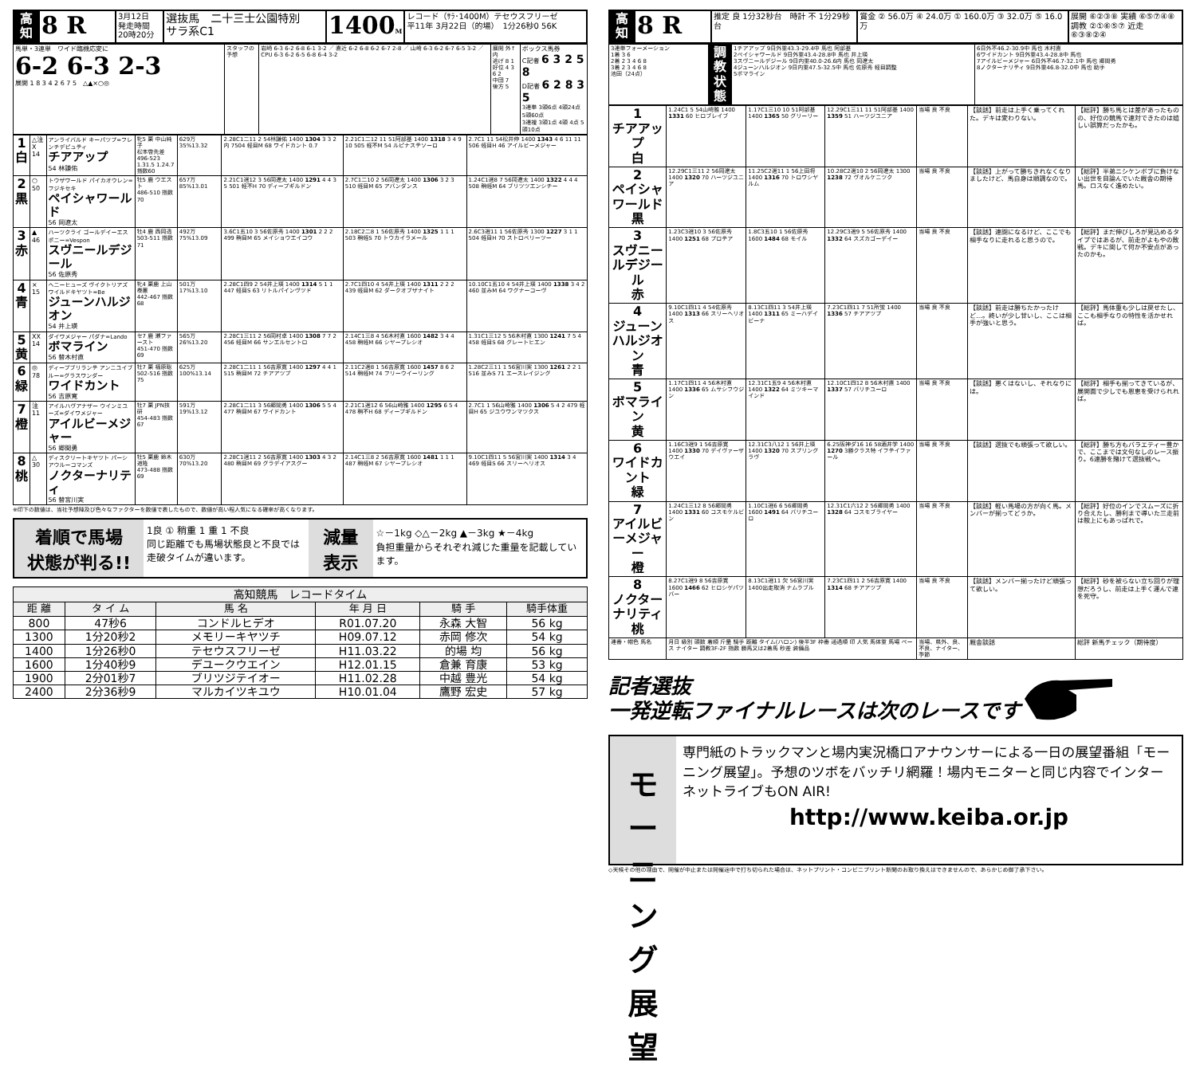| 高 知 | 8 R | 3月12日 発走時間 20時20分 | 選抜馬 二十三士公園特別 サラ系C1 | 1400 M | レコード（ｻﾗ･1400M）テセウスフリーゼ 平11年 3月22日（的場） 1分26秒0 56K |
| 馬単・3連単 ワイド臨機応変に 6-2 6-3 2-3 展開 1 8 3 4 2 6 7 5 △▲×○◎ | スタッフの予想 | 岩崎 6-3 6-2 6-8 6-1 3-2 ／ 直近 6-2 6-8 6-2 6-7 2-8 ／ 山崎 6-3 6-2 6-7 6-5 3-2 ／ CPU 6-3 6-2 6-5 6-8 6-4 3-2 | 展開 外↑内 逃げ 8 1 好位 4 3 6 2 中団 7 後方 5 | ボックス馬券 C記者 6 3 2 5 8 D記者 6 2 8 3 5 3連単 3頭6点 4頭24点 5頭60点 3連複 3頭1点 4頭 4点 5頭10点 |
| 1 白 | △注X 14 | アンライバルド キーパツプ=フレンチデピュティ チアアップ 54 林謙佑 | 牝5 栗 中山純子 松本啓先差 496-523 1.31.5 1.24.7 指数60 | 629万 35%13.32 | 2.28C1二11 2 54林謙佑 1400 1304 3 3 2内 7504 軽目M 68 ワイドカント 0.7 | 2.21C1二12 11 51阿部基 1400 1318 3 4 9 10 505 軽不M 54 ルピナステソーロ | 2.7C1 11 54松井伸 1400 1343 4 6 11 11 506 軽目H 46 アイルビーメジャー |
| 2 黒 | ○ 50 | トウザワールド パイカオウレン=フジキセキ ペイシャワールド 56 岡遼太 | 牡5 鹿 ウエスト 486-510 指数70 | 657万 85%13.01 | 2.21C1選12 3 56岡遼太 1400 1291 4 4 3 5 501 軽不H 70 ディープギルドン | 2.7C1二10 2 56岡遼太 1400 1306 3 2 3 510 軽目M 65 アバンダンス | 1.24C1選8 7 56岡遼太 1400 1322 4 4 4 508 稍軽M 64 ブリツツエンシチー |
| 3 赤 | ▲ 46 | ハーツクライ ゴールデイーエスポニー=Vespon スヴニールデジール 56 佐原秀 | 牡4 鹿 西岡透 503-511 指数71 | 492万 75%13.09 | 3.6C1五10 3 56佐原秀 1400 1301 2 2 2 499 稍目M 65 メイショウエイコウ | 2.18C2二8 1 56佐原秀 1400 1325 1 1 1 503 稍軽S 70 トウカイラメール | 2.6C3選11 1 56佐原秀 1300 1227 3 1 1 504 軽目H 70 ストロベリーツー |
| 4 青 | × 15 | ヘニーヒューズ ヴイクトリアズワイルドキヤツト=Be ジューンハルジオン 54 井上瑛 | 牝4 栗鹿 上山泰憲 442-467 指数68 | 501万 17%13.10 | 2.28C1四9 2 54井上瑛 1400 1314 5 1 1 447 軽目S 63 リトルパインヴツド | 2.7C1四10 4 54井上瑛 1400 1311 2 2 2 439 軽目M 62 ダークオブザナイト | 10.10C1五10 4 54井上瑛 1400 1338 3 4 2 460 並みM 64 ワグナーコーヴ |
| 5 黄 | XX 14 | ダイワメジャー パダナ=Lando ボマライン 56 替木村直 | セ7 鹿 瀬ファースト 451-470 指数69 | 565万 26%13.20 | 2.28C1三11 2 56岡村卓 1400 1308 7 7 2 456 軽目M 66 サンエルセントロ | 2.14C1三8 4 56木村直 1600 1482 3 4 4 458 稍軽M 66 シヤープレシオ | 1.31C1三12 5 56木村直 1300 1241 7 5 4 458 軽目S 68 グレートヒエン |
| 6 緑 | ◎ 78 | ディープブリランテ アンニユイブルー=グラスワンダー ワイドカント 56 吉原寛 | 牡7 栗 福原聡 502-516 指数75 | 625万100%13.14 | 2.28C1二11 1 56吉原寛 1400 1297 4 4 1 515 稍目M 72 チアアツプ | 2.11C2選8 1 56吉原寛 1600 1457 8 6 2 514 稍軽M 74 フリーウイーリング | 1.28C2三11 1 56宮川実 1300 1261 2 2 1 516 並みS 71 エースレイジング |
| 7 橙 | 注 11 | アイルハヴアナザー ウインミユーズ=ダイワメジャー アイルビーメジャー 56 郷間勇 | 牡7 栗 JPN技研 454-483 指数67 | 591万 19%13.12 | 2.28C1二11 3 56郷間勇 1400 1306 5 5 4 477 稍目M 67 ワイドカント | 2.21C1選12 6 56山崎雅 1400 1295 6 5 4 478 稍不H 68 ディープギルドン | 2.7C1 1 56山崎雅 1400 1306 5 4 2 479 軽目H 65 ジユウワンマツクス |
| 8 桃 | △ 30 | ディスクリートキヤツト パーシアウルーコマンズ ノクターナリティ 56 替宮川実 | 牡5 栗鹿 鈴木道隆 473-488 指数69 | 630万 70%13.20 | 2.28C1選11 2 56吉原寛 1400 1303 4 3 2 480 稍目M 69 グラデイアスグー | 2.14C1三8 2 56吉原寛 1600 1481 1 1 1 487 稍軽M 67 シヤープレシオ | 9.10C1四11 5 56宮川実 1400 1314 3 4 469 軽目S 66 スリーヘリオス |
※印下の数値は、当社予想陣及び色々なファクターを数値で表したもので、数値が高い程人気になる確率が高くなります。
着順で馬場
状態が判る!!
1良 ① 稍重 1 重 1 不良
同じ距離でも馬場状態良と不良では走破タイムが違います。
減量
表示
☆－1kg ◇△－2kg ▲－3kg ★－4kg
負担重量からそれぞれ減じた重量を記載しています。
| 高知競馬 レコードタイム | | | | | |
| --- | --- | --- | --- | --- | --- |
| 距 離 | タ イ ム | 馬 名 | 年 月 日 | 騎 手 | 騎手体重 |
| 800 | 47秒6 | コンドルヒデオ | R01.07.20 | 永森 大智 | 56 kg |
| 1300 | 1分20秒2 | メモリーキヤツチ | H09.07.12 | 赤岡 修次 | 54 kg |
| 1400 | 1分26秒0 | テセウスフリーゼ | H11.03.22 | 的場 均 | 56 kg |
| 1600 | 1分40秒9 | デユークウエイン | H12.01.15 | 倉兼 育康 | 53 kg |
| 1900 | 2分01秒7 | ブリツジテイオー | H11.02.28 | 中越 豊光 | 54 kg |
| 2400 | 2分36秒9 | マルカイツキユウ | H10.01.04 | 鷹野 宏史 | 57 kg |
| 高 知 | 8 R | 推定 良 1分32秒台 時計 不 1分29秒台 | 賞金 ② 56.0万 ④ 24.0万 ① 160.0万 ③ 32.0万 ⑤ 16.0万 | 展開 ⑥②③⑧ 実績 ⑥⑤⑦④⑧ 調教 ②①⑥⑤⑦ 近走 ⑥③⑧②④ |
| 3連単フォーメーション 1着 3 6 2着 2 3 4 6 8 3着 2 3 4 6 8 池田（24点） | 調教状態 | 1チアアップ 9日外重43.3-29.4中 馬也 阿部基 2ペイシャワールド 9日外重43.4-28.8中 馬也 井上瑛 3スヴニールデジール 9日内重40.0-26.6内 馬也 岡遼太 4ジューンハルジオン 9日内重47.5-32.5中 馬也 佐原秀 軽目調整 5ボマライン | 6日外不46.2-30.9中 馬也 木村直 6ワイドカント 9日外重43.4-28.8中 馬也 7アイルビーメジャー 6日外不46.7-32.1中 馬也 郷間勇 8ノクターナリティ 9日外重46.8-32.0中 馬也 助手 |
| 1 チアアップ 白 | 1.24C1 5 54山崎雅 1400 1331 60 ヒロブレイブ | 1.17C1三10 10 51阿部基 1400 1365 50 グリーリー | 12.29C1三11 11 51阿部基 1400 1359 51 ハーツジユニア | 当場 良 不良 | 【談話】前走は上手く乗ってくれた。デキは変わりない。 | 【総評】勝ち馬とは差があったものの、好位の競馬で連対できたのは嬉しい誤算だったかも。 |
| 2 ペイシャワールド 黒 | 12.29C1三11 2 56岡遼太 1400 1320 70 ハーツジユニア | 11.25C2選11 1 56上田将 1400 1316 70 トロワシヤルム | 10.28C2選10 2 56岡遼太 1300 1238 72 ヴオルケニツク | 当場 良 不良 | 【談話】上がって勝ちきれなくなりましたけど、馬自身は順調なので。 | 【総評】半弟ニシケンボブに負けない出世を目論んでいた厩舎の期待馬。ロスなく進めたい。 |
| 3 スヴニールデジール 赤 | 1.23C3選10 3 56佐原秀 1400 1251 68 プロテア | 1.8C3五10 1 56佐原秀 1600 1484 68 モイル | 12.29C3選9 5 56佐原秀 1400 1332 64 スズカゴーデイー | 当場 良 不良 | 【談話】連闘になるけど、ここでも相手なりに走れると思うので。 | 【総評】まだ伸びしろが見込めるタイプではあるが、前走がよもやの敗戦。デキに関して何か不安点があったのかも。 |
| 4 ジューンハルジオン 青 | 9.10C1四11 4 54佐原秀 1400 1313 66 スリーヘリオス | 8.13C1四11 3 54井上瑛 1400 1311 65 ミーハデイビーナ | 7.23C1四11 7 51所蛍 1400 1336 57 チアアツプ | 当場 良 不良 | 【談話】前走は勝ちたかったけど…。終いが少し甘いし、ここは相手が強いと思う。 | 【総評】馬体重も少しは戻せたし、ここも相手なりの特性を活かせれば。 |
| 5 ボマライン 黄 | 1.17C1四11 4 56木村直 1400 1336 65 ムサシフウジン | 12.31C1五9 4 56木村直 1400 1322 64 ミツキーマインド | 12.10C1四12 8 56木村直 1400 1337 57 バリチユーロ | 当場 良 不良 | 【談話】悪くはないし、それなりには。 | 【総評】相手も揃ってきているが、展開面で少しでも恩恵を受けられれば。 |
| 6 ワイドカント 緑 | 1.16C3選9 1 56吉原寛 1400 1330 70 デイヴァーザウエイ | 12.31C3八12 1 56井上瑛 1400 1320 70 スプリングラヴ | 6.25阪神ダ16 16 58酒井学 1400 1270 3勝クラス特 イフテイファール | 当場 良 不良 | 【談話】選抜でも頑張って欲しい。 | 【総評】勝ち方もバラエティー豊かで、ここまでは文句なしのレース振り。6連勝を賭けて選抜戦へ。 |
| 7 アイルビーメジャー 橙 | 1.24C1三12 8 56郷間勇 1400 1331 60 コスモケルビン | 1.10C1選6 6 56郷間勇 1600 1491 64 バリチユーロ | 12.31C1六12 2 56郷間勇 1400 1328 64 コスモブライヤー | 当場 良 不良 | 【談話】軽い馬場の方が向く馬。メンバーが揃ってどうか。 | 【総評】好位のインでスムーズに折り合えたし、勝利まで導いた三走前は鞍上にもあっぱれで。 |
| 8 ノクターナリティ 桃 | 8.27C1選9 8 56吉原寛 1600 1466 62 ヒロシゲパツバー | 8.13C1選11 欠 56宮川実 1400出走取消 ナムラブル | 7.23C1四11 2 56吉原寛 1400 1314 68 チアアツプ | 当場 良 不良 | 【談話】メンバー揃ったけど頑張って欲しい。 | 【総評】砂を被らない立ち回りが理想だろうし、前走は上手く運んで連を死守。 |
| 連番・帽色 馬名 | 月日 級別 頭数 着順 斤量 騎手 距離 タイム(ハロン) 後半3F 枠番 通過順 印 人気 馬体重 馬場 ペース ナイター 調教3F-2F 指数 勝馬又は2着馬 秒差 装備品 | | | 当場、県外、良、不良、ナイター、季節 | 厩舎談話 | 総評 新馬チェック（期待度） |
記者選抜
一発逆転ファイナルレースは次のレースです
モーニング
展望
専門紙のトラックマンと場内実況橋口アナウンサーによる一日の展望番組「モーニング展望」。予想のツボをバッチリ網羅！場内モニターと同じ内容でインターネットライブもON AIR!
http://www.keiba.or.jp
◇天候その他の理由で、開催が中止または開催途中で打ち切られた場合は、ネットプリント・コンビニプリント新聞のお取り換えはできませんので、あらかじめ御了承下さい。